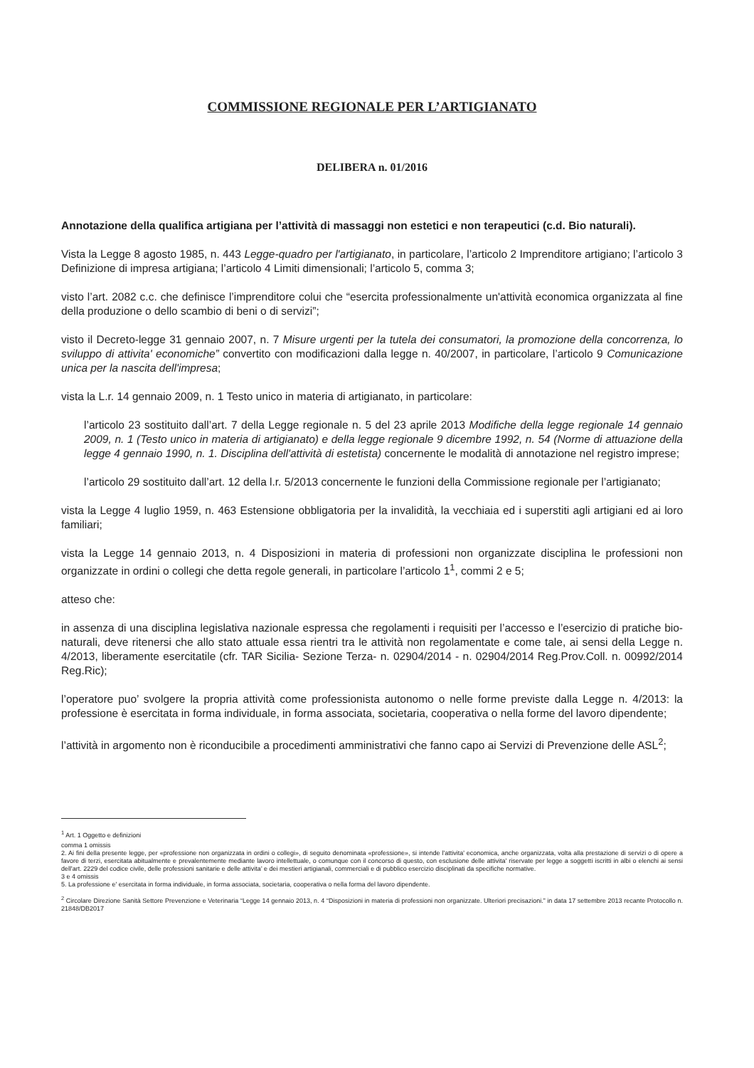COMMISSIONE REGIONALE PER L’ARTIGIANATO
DELIBERA n. 01/2016
Annotazione della qualifica artigiana per l’attività di massaggi non estetici e non terapeutici (c.d. Bio naturali).
Vista la Legge 8 agosto 1985, n. 443 Legge-quadro per l'artigianato, in particolare, l’articolo 2 Imprenditore artigiano; l’articolo 3 Definizione di impresa artigiana; l’articolo 4 Limiti dimensionali; l’articolo 5, comma 3;
visto l’art. 2082 c.c. che definisce l’imprenditore colui che “esercita professionalmente un'attività economica organizzata al fine della produzione o dello scambio di beni o di servizi”;
visto il Decreto-legge 31 gennaio 2007, n. 7 Misure urgenti per la tutela dei consumatori, la promozione della concorrenza, lo sviluppo di attivita' economiche” convertito con modificazioni dalla legge n. 40/2007, in particolare, l’articolo 9 Comunicazione unica per la nascita dell'impresa;
vista la L.r. 14 gennaio 2009, n. 1 Testo unico in materia di artigianato, in particolare:
l’articolo 23 sostituito dall’art. 7 della Legge regionale n. 5 del 23 aprile 2013 Modifiche della legge regionale 14 gennaio 2009, n. 1 (Testo unico in materia di artigianato) e della legge regionale 9 dicembre 1992, n. 54 (Norme di attuazione della legge 4 gennaio 1990, n. 1. Disciplina dell'attività di estetista) concernente le modalità di annotazione nel registro imprese;
l’articolo 29 sostituito dall’art. 12 della l.r. 5/2013 concernente le funzioni della Commissione regionale per l’artigianato;
vista la Legge 4 luglio 1959, n. 463 Estensione obbligatoria per la invalidità, la vecchiaia ed i superstiti agli artigiani ed ai loro familiari;
vista la Legge 14 gennaio 2013, n. 4 Disposizioni in materia di professioni non organizzate disciplina le professioni non organizzate in ordini o collegi che detta regole generali, in particolare l’articolo 1<sup>1</sup>, commi 2 e 5;
atteso che:
in assenza di una disciplina legislativa nazionale espressa che regolamenti i requisiti per l’accesso e l’esercizio di pratiche bio- naturali, deve ritenersi che allo stato attuale essa rientri tra le attività non regolamentate e come tale, ai sensi della Legge n. 4/2013, liberamente esercitatile (cfr. TAR Sicilia- Sezione Terza- n. 02904/2014 - n. 02904/2014 Reg.Prov.Coll. n. 00992/2014 Reg.Ric);
l’operatore puo’ svolgere la propria attività come professionista autonomo o nelle forme previste dalla Legge n. 4/2013: la professione è esercitata in forma individuale, in forma associata, societaria, cooperativa o nella forme del lavoro dipendente;
l’attività in argomento non è riconducibile a procedimenti amministrativi che fanno capo ai Servizi di Prevenzione delle ASL<sup>2</sup>;
<sup>1</sup> Art. 1 Oggetto e definizioni
comma 1 omissis
2. Ai fini della presente legge, per «professione non organizzata in ordini o collegi», di seguito denominata «professione», si intende l'attivita' economica, anche organizzata, volta alla prestazione di servizi o di opere a favore di terzi, esercitata abitualmente e prevalentemente mediante lavoro intellettuale, o comunque con il concorso di questo, con esclusione delle attivita' riservate per legge a soggetti iscritti in albi o elenchi ai sensi dell'art. 2229 del codice civile, delle professioni sanitarie e delle attivita' e dei mestieri artigianali, commerciali e di pubblico esercizio disciplinati da specifiche normative.
3 e 4 omissis
5. La professione e' esercitata in forma individuale, in forma associata, societaria, cooperativa o nella forma del lavoro dipendente.
<sup>2</sup> Circolare Direzione Sanità Settore Prevenzione e Veterinaria “Legge 14 gennaio 2013, n. 4 “Disposizioni in materia di professioni non organizzate. Ulteriori precisazioni.” in data 17 settembre 2013 recante Protocollo n. 21848/DB2017